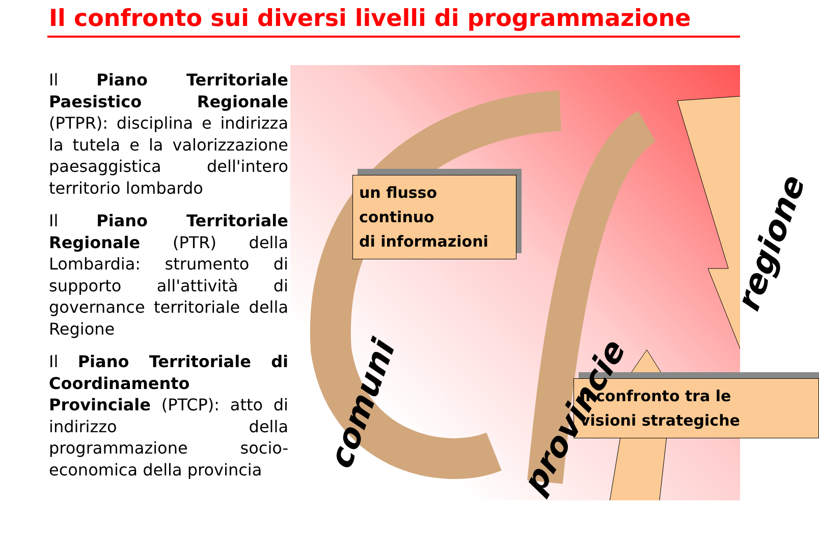Il confronto sui diversi livelli di programmazione
Il Piano Territoriale Paesistico Regionale (PTPR): disciplina e indirizza la tutela e la valorizzazione paesaggistica dell'intero territorio lombardo
Il Piano Territoriale Regionale (PTR) della Lombardia: strumento di supporto all'attività di governance territoriale della Regione
Il Piano Territoriale di Coordinamento Provinciale (PTCP): atto di indirizzo della programmazione socio-economica della provincia
un flusso continuo
di informazioni
il confronto tra le
visioni strategiche
comuni
provincie
regione